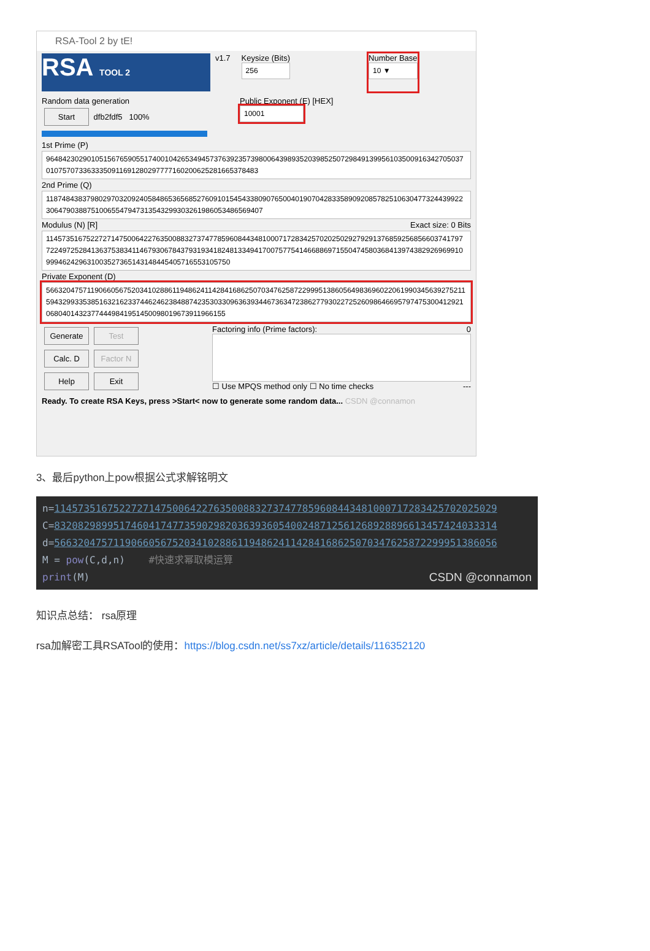RSA-Tool 2 by tE!
RSA TOOL 2
v1.7 Keysize (Bits)
256
Number Base
10 ▼
Random data generation
Start dfb2fdf5 100%
Public Exponent (E) [HEX]
10001
1st Prime (P)
964842302901051567659055174001042653494573763923573980064398935203985250729849139956103500916342705037010757073363335091169128029777716020062528166537848​3
2nd Prime (Q)
118748438379802970320924058486536568527609101545433809076500401907042833589092085782510630477324439922306479038875100655479473135432993032619860534865694​07
Modulus (N) [R] Exact size: 0 Bits
114573516752272714750064227635008832737477859608443481000717283425702025029279291376859256856603741797722497252841363753834114679306784379319341824813349417007577541466886971550474580368413974382926969910999462429631003527365143148445405716553105750
Private Exponent (D)
566320475711906605675203410288611948624114284168625070347625872299951386056498369602206199034563927521159432993353851632162337446246238488742353033096363934467363472386277930227252609864669579747530041292106804014323774449841951450098019673911966155
Generate Test
Calc. D Factor N
Help Exit
Factoring info (Prime factors): 0
☐ Use MPQS method only ☐ No time checks ---
Ready. To create RSA Keys, press >Start< now to generate some random data... CSDN @connamon
3、最后python上pow根据公式求解铭明文
n=114573516752272714750064227635008832737477859608443481000717283425702025029
C=832082989951746041747735902982036393605400248712561268928896613457424033314
d=566320475711906605675203410288611948624114284168625070347625872299951386056
M = pow(C,d,n) #快速求幂取模运算
print(M) CSDN @connamon
知识点总结： rsa原理
rsa加解密工具RSATool的使用：https://blog.csdn.net/ss7xz/article/details/116352120